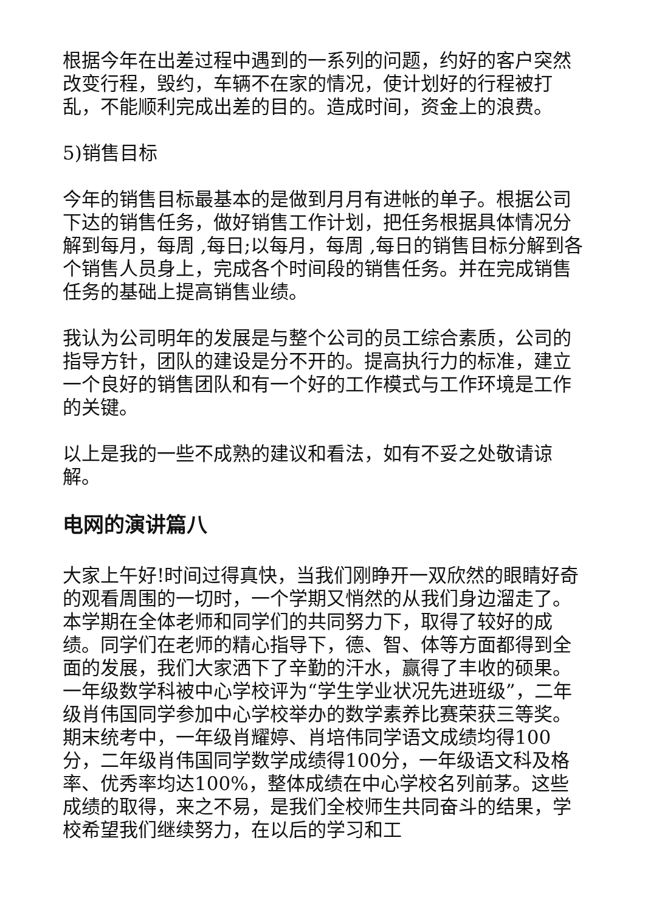根据今年在出差过程中遇到的一系列的问题，约好的客户突然改变行程，毁约，车辆不在家的情况，使计划好的行程被打乱，不能顺利完成出差的目的。造成时间，资金上的浪费。
5)销售目标
今年的销售目标最基本的是做到月月有进帐的单子。根据公司下达的销售任务，做好销售工作计划，把任务根据具体情况分解到每月，每周 ,每日;以每月，每周 ,每日的销售目标分解到各个销售人员身上，完成各个时间段的销售任务。并在完成销售任务的基础上提高销售业绩。
我认为公司明年的发展是与整个公司的员工综合素质，公司的指导方针，团队的建设是分不开的。提高执行力的标准，建立一个良好的销售团队和有一个好的工作模式与工作环境是工作的关键。
以上是我的一些不成熟的建议和看法，如有不妥之处敬请谅解。
电网的演讲篇八
大家上午好!时间过得真快，当我们刚睁开一双欣然的眼睛好奇的观看周围的一切时，一个学期又悄然的从我们身边溜走了。本学期在全体老师和同学们的共同努力下，取得了较好的成绩。同学们在老师的精心指导下，德、智、体等方面都得到全面的发展，我们大家洒下了辛勤的汗水，赢得了丰收的硕果。一年级数学科被中心学校评为“学生学业状况先进班级”，二年级肖伟国同学参加中心学校举办的数学素养比赛荣获三等奖。期末统考中，一年级肖耀婷、肖培伟同学语文成绩均得100分，二年级肖伟国同学数学成绩得100分，一年级语文科及格率、优秀率均达100%，整体成绩在中心学校名列前茅。这些成绩的取得，来之不易，是我们全校师生共同奋斗的结果，学校希望我们继续努力，在以后的学习和工